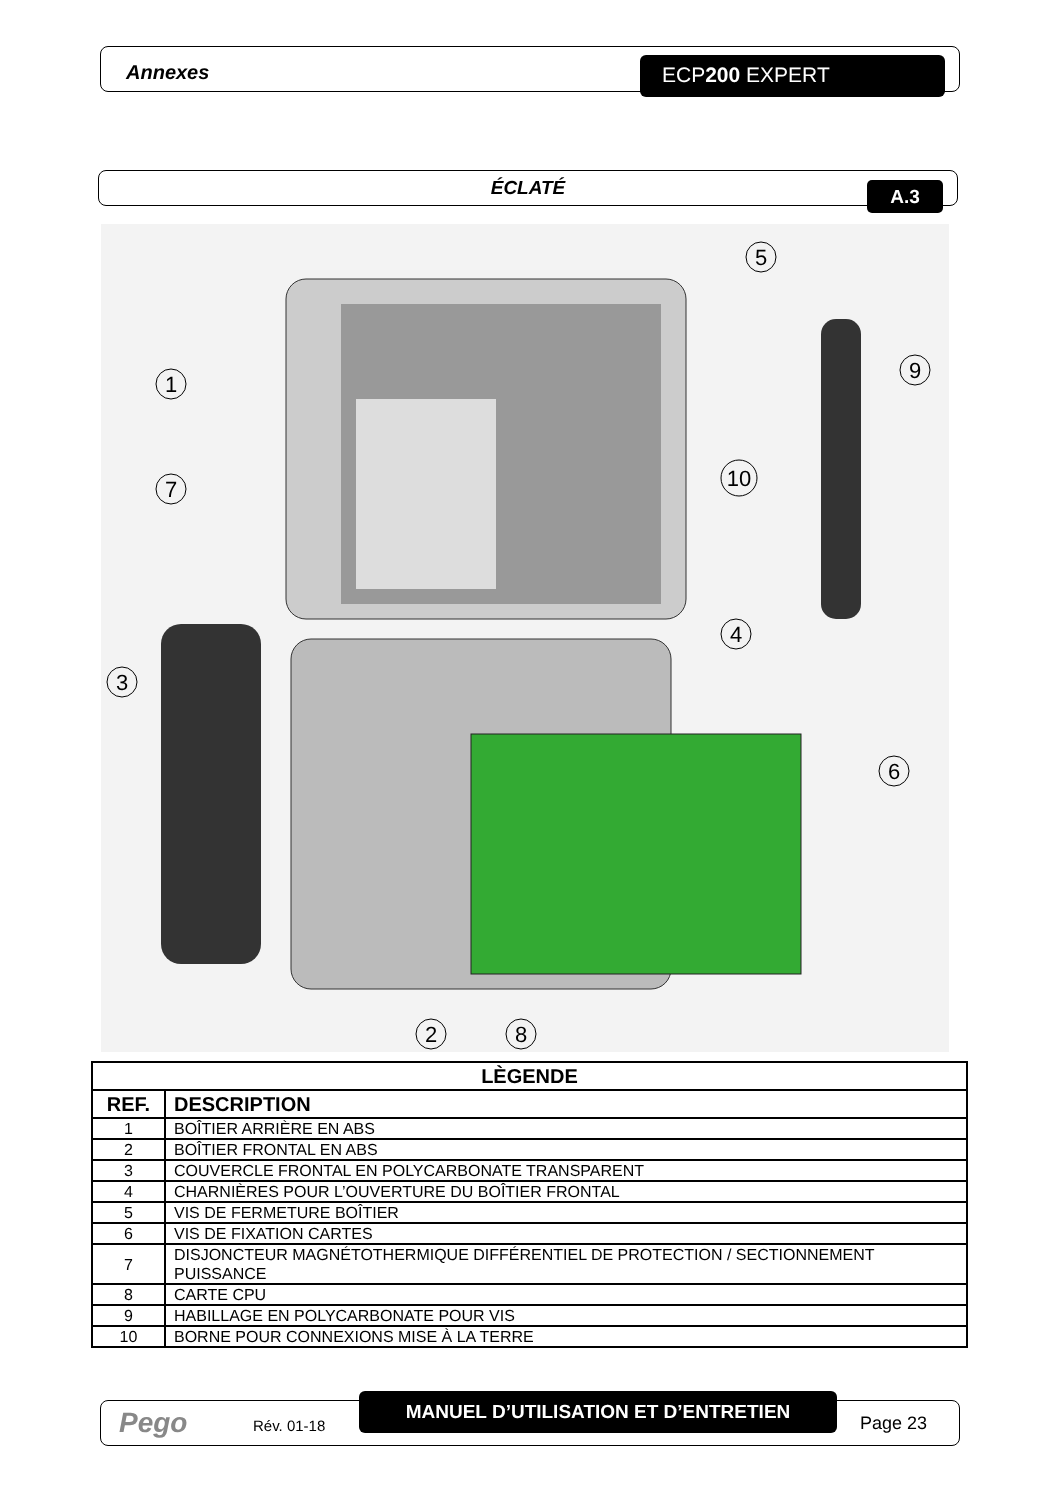Annexes ECP200 EXPERT
ÉCLATÉ A.3
1
7
3
4
5
6
9
10
2
8
| LÈGENDE | |
| --- | --- |
| REF. | DESCRIPTION |
| 1 | BOÎTIER ARRIÈRE EN ABS |
| 2 | BOÎTIER FRONTAL EN ABS |
| 3 | COUVERCLE FRONTAL EN POLYCARBONATE TRANSPARENT |
| 4 | CHARNIÈRES POUR L’OUVERTURE DU BOÎTIER FRONTAL |
| 5 | VIS DE FERMETURE BOÎTIER |
| 6 | VIS DE FIXATION CARTES |
| 7 | DISJONCTEUR MAGNÉTOTHERMIQUE DIFFÉRENTIEL DE PROTECTION / SECTIONNEMENT PUISSANCE |
| 8 | CARTE CPU |
| 9 | HABILLAGE EN POLYCARBONATE POUR VIS |
| 10 | BORNE POUR CONNEXIONS MISE À LA TERRE |
Pego Rév. 01-18
MANUEL D’UTILISATION ET D’ENTRETIEN
Page 23